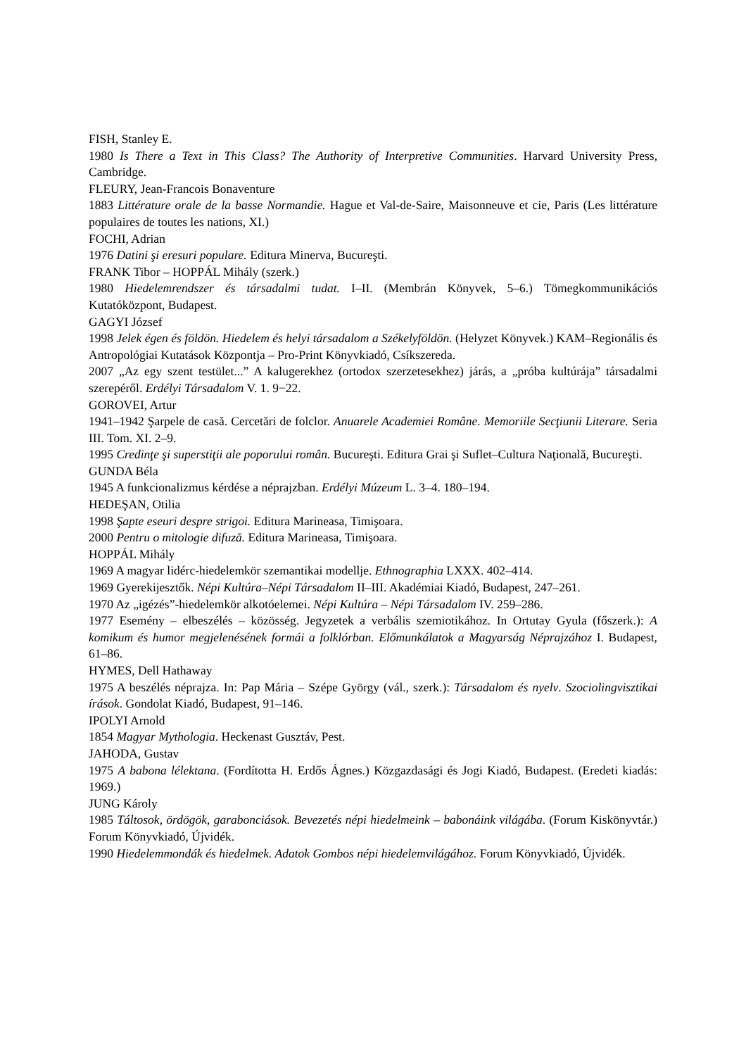FISH, Stanley E.
1980 Is There a Text in This Class? The Authority of Interpretive Communities. Harvard University Press, Cambridge.
FLEURY, Jean-Francois Bonaventure
1883 Littérature orale de la basse Normandie. Hague et Val-de-Saire, Maisonneuve et cie, Paris (Les littérature populaires de toutes les nations, XI.)
FOCHI, Adrian
1976 Datini şi eresuri populare. Editura Minerva, Bucureşti.
FRANK Tibor – HOPPÁL Mihály (szerk.)
1980 Hiedelemrendszer és társadalmi tudat. I–II. (Membrán Könyvek, 5–6.) Tömegkommunikációs Kutatóközpont, Budapest.
GAGYI József
1998 Jelek égen és földön. Hiedelem és helyi társadalom a Székelyföldön. (Helyzet Könyvek.) KAM–Regionális és Antropológiai Kutatások Központja – Pro-Print Könyvkiadó, Csíkszereda.
2007 „Az egy szent testület...” A kalugerekhez (ortodox szerzetesekhez) járás, a „próba kultúrája” társadalmi szerepéről. Erdélyi Társadalom V. 1. 9−22.
GOROVEI, Artur
1941–1942 Şarpele de casă. Cercetări de folclor. Anuarele Academiei Române. Memoriile Secţiunii Literare. Seria III. Tom. XI. 2–9.
1995 Credinţe şi superstiţii ale poporului român. Bucureşti. Editura Grai şi Suflet–Cultura Naţională, Bucureşti.
GUNDA Béla
1945 A funkcionalizmus kérdése a néprajzban. Erdélyi Múzeum L. 3–4. 180–194.
HEDEŞAN, Otilia
1998 Şapte eseuri despre strigoi. Editura Marineasa, Timişoara.
2000 Pentru o mitologie difuză. Editura Marineasa, Timişoara.
HOPPÁL Mihály
1969 A magyar lidérc-hiedelemkör szemantikai modellje. Ethnographia LXXX. 402–414.
1969 Gyerekijesztők. Népi Kultúra–Népi Társadalom II–III. Akadémiai Kiadó, Budapest, 247–261.
1970 Az „igézés”-hiedelemkör alkotóelemei. Népi Kultúra – Népi Társadalom IV. 259–286.
1977 Esemény – elbeszélés – közösség. Jegyzetek a verbális szemiotikához. In Ortutay Gyula (főszerk.): A komikum és humor megjelenésének formái a folklórban. Előmunkálatok a Magyarság Néprajzához I. Budapest, 61–86.
HYMES, Dell Hathaway
1975 A beszélés néprajza. In: Pap Mária – Szépe György (vál., szerk.): Társadalom és nyelv. Szociolingvisztikai írások. Gondolat Kiadó, Budapest, 91–146.
IPOLYI Arnold
1854 Magyar Mythologia. Heckenast Gusztáv, Pest.
JAHODA, Gustav
1975 A babona lélektana. (Fordította H. Erdős Ágnes.) Közgazdasági és Jogi Kiadó, Budapest. (Eredeti kiadás: 1969.)
JUNG Károly
1985 Táltosok, ördögök, garabonciások. Bevezetés népi hiedelmeink – babonáink világába. (Forum Kiskönyvtár.) Forum Könyvkiadó, Újvidék.
1990 Hiedelemmondák és hiedelmek. Adatok Gombos népi hiedelemvilágához. Forum Könyvkiadó, Újvidék.